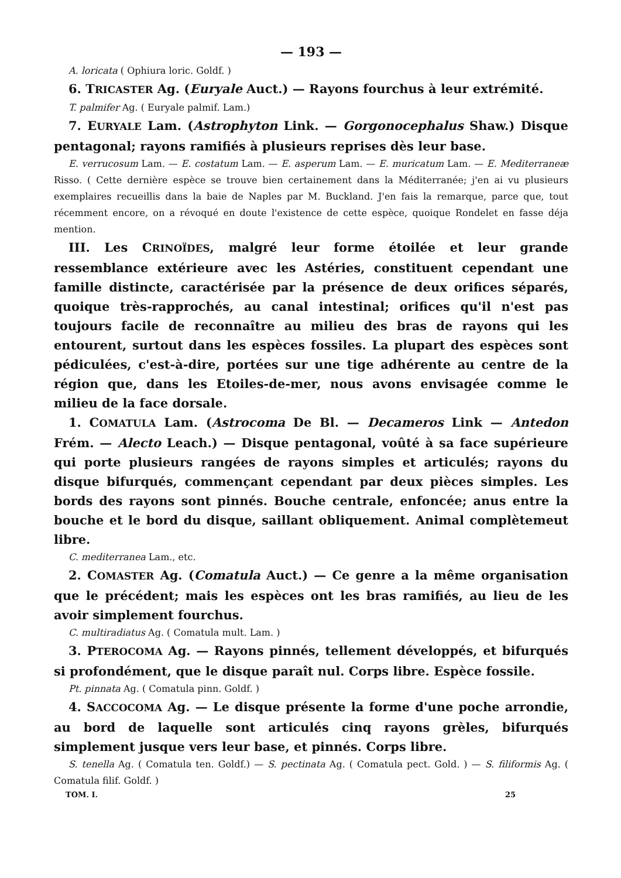— 193 —
A. loricata ( Ophiura loric. Goldf. )
6. TRICASTER Ag. (Euryale Auct.) — Rayons fourchus à leur extrémité.
T. palmifer Ag. ( Euryale palmif. Lam.)
7. EURYALE Lam. (Astrophyton Link. — Gorgonocephalus Shaw.) Disque pentagonal; rayons ramifiés à plusieurs reprises dès leur base.
E. verrucosum Lam. — E. costatum Lam. — E. asperum Lam. — E. muricatum Lam. — E. Mediterraneæ Risso. ( Cette dernière espèce se trouve bien certainement dans la Méditerranée; j'en ai vu plusieurs exemplaires recueillis dans la baie de Naples par M. Buckland. J'en fais la remarque, parce que, tout récemment encore, on a révoqué en doute l'existence de cette espèce, quoique Rondelet en fasse déja mention.
III. Les CRINOÏDES, malgré leur forme étoilée et leur grande ressemblance extérieure avec les Astéries, constituent cependant une famille distincte, caractérisée par la présence de deux orifices séparés, quoique très-rapprochés, au canal intestinal; orifices qu'il n'est pas toujours facile de reconnaître au milieu des bras de rayons qui les entourent, surtout dans les espèces fossiles. La plupart des espèces sont pédiculées, c'est-à-dire, portées sur une tige adhérente au centre de la région que, dans les Etoiles-de-mer, nous avons envisagée comme le milieu de la face dorsale.
1. COMATULA Lam. (Astrocoma De Bl. — Decameros Link — Antedon Frém. — Alecto Leach.) — Disque pentagonal, voûté à sa face supérieure qui porte plusieurs rangées de rayons simples et articulés; rayons du disque bifurqués, commençant cependant par deux pièces simples. Les bords des rayons sont pinnés. Bouche centrale, enfoncée; anus entre la bouche et le bord du disque, saillant obliquement. Animal complètemeut libre.
C. mediterranea Lam., etc.
2. COMASTER Ag. (Comatula Auct.) — Ce genre a la même organisation que le précédent; mais les espèces ont les bras ramifiés, au lieu de les avoir simplement fourchus.
C. multiradiatus Ag. ( Comatula mult. Lam. )
3. PTEROCOMA Ag. — Rayons pinnés, tellement développés, et bifurqués si profondément, que le disque paraît nul. Corps libre. Espèce fossile.
Pt. pinnata Ag. ( Comatula pinn. Goldf. )
4. SACCOCOMA Ag. — Le disque présente la forme d'une poche arrondie, au bord de laquelle sont articulés cinq rayons grèles, bifurqués simplement jusque vers leur base, et pinnés. Corps libre.
S. tenella Ag. ( Comatula ten. Goldf.) — S. pectinata Ag. ( Comatula pect. Gold. ) — S. filiformis Ag. ( Comatula filif. Goldf. )
TOM. I. 25